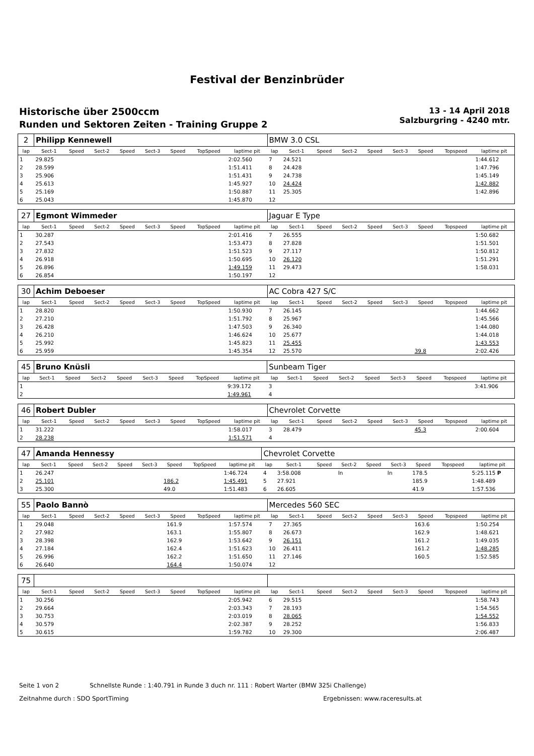Festival der Benzinbrüder
Historische über 2500ccm
Runden und Sektoren Zeiten - Training Gruppe 2
13 - 14 April 2018
Salzburgring - 4240 mtr.
| 2 | Philipp Kennewell | | | | | | | | BMW 3.0 CSL | | | | | | | | |
| lap | Sect-1 | Speed | Sect-2 | Speed | Sect-3 | Speed | TopSpeed | laptime pit | lap | Sect-1 | Speed | Sect-2 | Speed | Sect-3 | Speed | Topspeed | laptime pit |
| 1 | 29.825 | | | | | | | 2:02.560 | 7 | 24.521 | | | | | | | 1:44.612 |
| 2 | 28.599 | | | | | | | 1:51.411 | 8 | 24.428 | | | | | | | 1:47.796 |
| 3 | 25.906 | | | | | | | 1:51.431 | 9 | 24.738 | | | | | | | 1:45.149 |
| 4 | 25.613 | | | | | | | 1:45.927 | 10 | 24.424 | | | | | | | 1:42.882 |
| 5 | 25.169 | | | | | | | 1:50.887 | 11 | 25.305 | | | | | | | 1:42.896 |
| 6 | 25.043 | | | | | | | 1:45.870 | 12 | | | | | | | | |
| 27 | Egmont Wimmeder | | | | | | | | Jaguar E Type | | | | | | | | |
| lap | Sect-1 | Speed | Sect-2 | Speed | Sect-3 | Speed | TopSpeed | laptime pit | lap | Sect-1 | Speed | Sect-2 | Speed | Sect-3 | Speed | Topspeed | laptime pit |
| 1 | 30.287 | | | | | | | 2:01.416 | 7 | 26.555 | | | | | | | 1:50.682 |
| 2 | 27.543 | | | | | | | 1:53.473 | 8 | 27.828 | | | | | | | 1:51.501 |
| 3 | 27.832 | | | | | | | 1:51.523 | 9 | 27.117 | | | | | | | 1:50.812 |
| 4 | 26.918 | | | | | | | 1:50.695 | 10 | 26.120 | | | | | | | 1:51.291 |
| 5 | 26.896 | | | | | | | 1:49.159 | 11 | 29.473 | | | | | | | 1:58.031 |
| 6 | 26.854 | | | | | | | 1:50.197 | 12 | | | | | | | | |
| 30 | Achim Deboeser | | | | | | | | AC Cobra 427 S/C | | | | | | | | |
| lap | Sect-1 | Speed | Sect-2 | Speed | Sect-3 | Speed | TopSpeed | laptime pit | lap | Sect-1 | Speed | Sect-2 | Speed | Sect-3 | Speed | Topspeed | laptime pit |
| 1 | 28.820 | | | | | | | 1:50.930 | 7 | 26.145 | | | | | | | 1:44.662 |
| 2 | 27.210 | | | | | | | 1:51.792 | 8 | 25.967 | | | | | | | 1:45.566 |
| 3 | 26.428 | | | | | | | 1:47.503 | 9 | 26.340 | | | | | | | 1:44.080 |
| 4 | 26.210 | | | | | | | 1:46.624 | 10 | 25.677 | | | | | | | 1:44.018 |
| 5 | 25.992 | | | | | | | 1:45.823 | 11 | 25.455 | | | | | | | 1:43.553 |
| 6 | 25.959 | | | | | | | 1:45.354 | 12 | 25.570 | | | | | 39.8 | | 2:02.426 |
| 45 | Bruno Knüsli | | | | | | | | Sunbeam Tiger | | | | | | | | |
| lap | Sect-1 | Speed | Sect-2 | Speed | Sect-3 | Speed | TopSpeed | laptime pit | lap | Sect-1 | Speed | Sect-2 | Speed | Sect-3 | Speed | Topspeed | laptime pit |
| 1 | | | | | | | | 9:39.172 | 3 | | | | | | | | 3:41.906 |
| 2 | | | | | | | | 1:49.961 | 4 | | | | | | | | |
| 46 | Robert Dubler | | | | | | | | Chevrolet Corvette | | | | | | | | |
| lap | Sect-1 | Speed | Sect-2 | Speed | Sect-3 | Speed | TopSpeed | laptime pit | lap | Sect-1 | Speed | Sect-2 | Speed | Sect-3 | Speed | Topspeed | laptime pit |
| 1 | 31.222 | | | | | | | 1:58.017 | 3 | 28.479 | | | | | 45.3 | | 2:00.604 |
| 2 | 28.238 | | | | | | | 1:51.571 | 4 | | | | | | | | |
| 47 | Amanda Hennessy | | | | | | | | Chevrolet Corvette | | | | | | | | |
| lap | Sect-1 | Speed | Sect-2 | Speed | Sect-3 | Speed | TopSpeed | laptime pit | lap | Sect-1 | Speed | Sect-2 | Speed | Sect-3 | Speed | Topspeed | laptime pit |
| 1 | 26.247 | | | | | | | 1:46.724 | 4 | 3:58.008 | | In | | In | 178.5 | | 5:25.115 P |
| 2 | 25.101 | | | | | 186.2 | | 1:45.491 | 5 | 27.921 | | | | | 185.9 | | 1:48.489 |
| 3 | 25.300 | | | | | 49.0 | | 1:51.483 | 6 | 26.605 | | | | | 41.9 | | 1:57.536 |
| 55 | Paolo Bannò | | | | | | | | Mercedes 560 SEC | | | | | | | | |
| lap | Sect-1 | Speed | Sect-2 | Speed | Sect-3 | Speed | TopSpeed | laptime pit | lap | Sect-1 | Speed | Sect-2 | Speed | Sect-3 | Speed | Topspeed | laptime pit |
| 1 | 29.048 | | | | | 161.9 | | 1:57.574 | 7 | 27.365 | | | | | 163.6 | | 1:50.254 |
| 2 | 27.982 | | | | | 163.1 | | 1:55.807 | 8 | 26.673 | | | | | 162.9 | | 1:48.621 |
| 3 | 28.398 | | | | | 162.9 | | 1:53.642 | 9 | 26.151 | | | | | 161.2 | | 1:49.035 |
| 4 | 27.184 | | | | | 162.4 | | 1:51.623 | 10 | 26.411 | | | | | 161.2 | | 1:48.285 |
| 5 | 26.996 | | | | | 162.2 | | 1:51.650 | 11 | 27.146 | | | | | 160.5 | | 1:52.585 |
| 6 | 26.640 | | | | | 164.4 | | 1:50.074 | 12 | | | | | | | | |
| 75 | | | | | | | | | | | | | | | | | |
| lap | Sect-1 | Speed | Sect-2 | Speed | Sect-3 | Speed | TopSpeed | laptime pit | lap | Sect-1 | Speed | Sect-2 | Speed | Sect-3 | Speed | Topspeed | laptime pit |
| 1 | 30.256 | | | | | | | 2:05.942 | 6 | 29.515 | | | | | | | 1:58.743 |
| 2 | 29.664 | | | | | | | 2:03.343 | 7 | 28.193 | | | | | | | 1:54.565 |
| 3 | 30.753 | | | | | | | 2:03.019 | 8 | 28.065 | | | | | | | 1:54.552 |
| 4 | 30.579 | | | | | | | 2:02.387 | 9 | 28.252 | | | | | | | 1:56.833 |
| 5 | 30.615 | | | | | | | 1:59.782 | 10 | 29.300 | | | | | | | 2:06.487 |
Seite 1 von 2 Schnellste Runde : 1:40.791 in Runde 3 duch nr. 111 : Robert Warter (BMW 325i Challenge)
Zeitnahme durch : SDO SportTiming Ergebnissen: www.raceresults.at